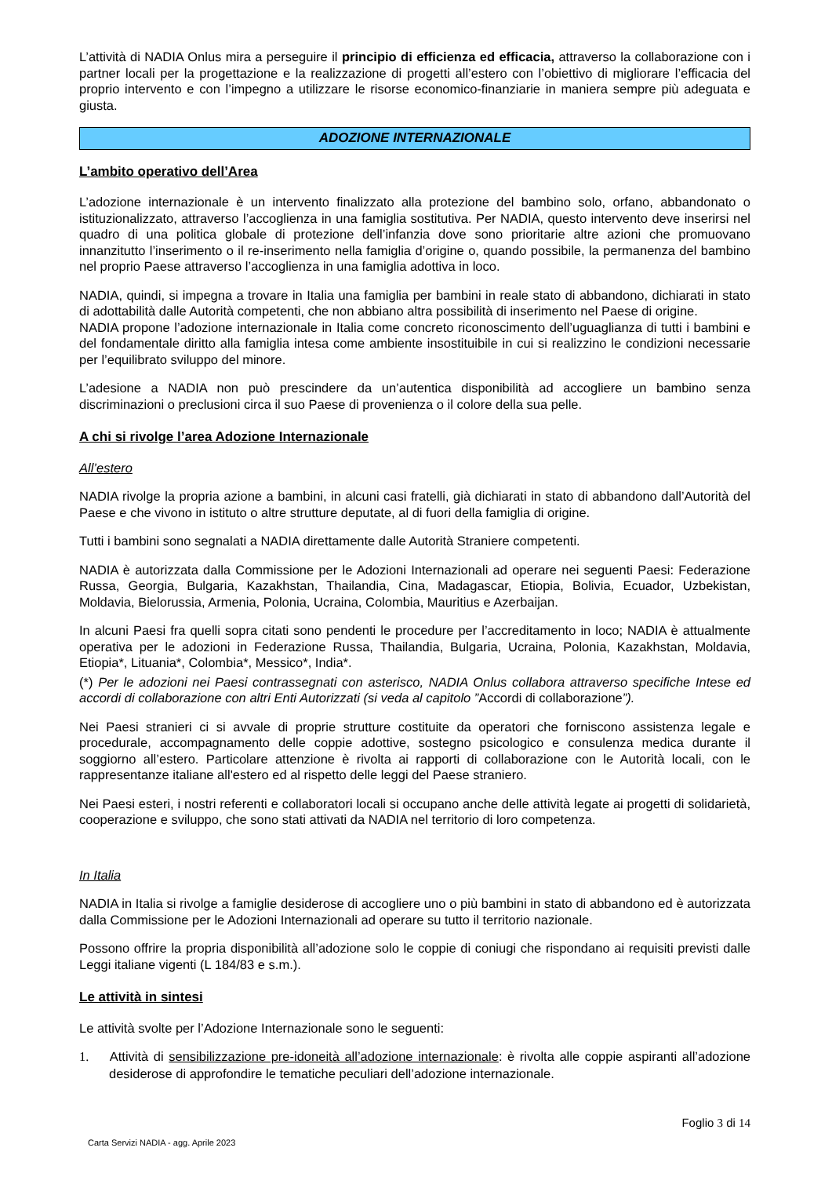L’attività di NADIA Onlus mira a perseguire il principio di efficienza ed efficacia, attraverso la collaborazione con i partner locali per la progettazione e la realizzazione di progetti all’estero con l’obiettivo di migliorare l’efficacia del proprio intervento e con l’impegno a utilizzare le risorse economico-finanziarie in maniera sempre più adeguata e giusta.
ADOZIONE INTERNAZIONALE
L’ambito operativo dell’Area
L’adozione internazionale è un intervento finalizzato alla protezione del bambino solo, orfano, abbandonato o istituzionalizzato, attraverso l’accoglienza in una famiglia sostitutiva. Per NADIA, questo intervento deve inserirsi nel quadro di una politica globale di protezione dell’infanzia dove sono prioritarie altre azioni che promuovano innanzitutto l’inserimento o il re-inserimento nella famiglia d’origine o, quando possibile, la permanenza del bambino nel proprio Paese attraverso l’accoglienza in una famiglia adottiva in loco.
NADIA, quindi, si impegna a trovare in Italia una famiglia per bambini in reale stato di abbandono, dichiarati in stato di adottabilità dalle Autorità competenti, che non abbiano altra possibilità di inserimento nel Paese di origine.
NADIA propone l’adozione internazionale in Italia come concreto riconoscimento dell’uguaglianza di tutti i bambini e del fondamentale diritto alla famiglia intesa come ambiente insostituibile in cui si realizzino le condizioni necessarie per l’equilibrato sviluppo del minore.
L’adesione a NADIA non può prescindere da un’autentica disponibilità ad accogliere un bambino senza discriminazioni o preclusioni circa il suo Paese di provenienza o il colore della sua pelle.
A chi si rivolge l’area Adozione Internazionale
All’estero
NADIA rivolge la propria azione a bambini, in alcuni casi fratelli, già dichiarati in stato di abbandono dall’Autorità del Paese e che vivono in istituto o altre strutture deputate, al di fuori della famiglia di origine.
Tutti i bambini sono segnalati a NADIA direttamente dalle Autorità Straniere competenti.
NADIA è autorizzata dalla Commissione per le Adozioni Internazionali ad operare nei seguenti Paesi: Federazione Russa, Georgia, Bulgaria, Kazakhstan, Thailandia, Cina, Madagascar, Etiopia, Bolivia, Ecuador, Uzbekistan, Moldavia, Bielorussia, Armenia, Polonia, Ucraina, Colombia, Mauritius e Azerbaijan.
In alcuni Paesi fra quelli sopra citati sono pendenti le procedure per l’accreditamento in loco; NADIA è attualmente operativa per le adozioni in Federazione Russa, Thailandia, Bulgaria, Ucraina, Polonia, Kazakhstan, Moldavia, Etiopia*, Lituania*, Colombia*, Messico*, India*.
(*) Per le adozioni nei Paesi contrassegnati con asterisco, NADIA Onlus collabora attraverso specifiche Intese ed accordi di collaborazione con altri Enti Autorizzati (si veda al capitolo ”Accordi di collaborazione”).
Nei Paesi stranieri ci si avvale di proprie strutture costituite da operatori che forniscono assistenza legale e procedurale, accompagnamento delle coppie adottive, sostegno psicologico e consulenza medica durante il soggiorno all’estero. Particolare attenzione è rivolta ai rapporti di collaborazione con le Autorità locali, con le rappresentanze italiane all'estero ed al rispetto delle leggi del Paese straniero.
Nei Paesi esteri, i nostri referenti e collaboratori locali si occupano anche delle attività legate ai progetti di solidarietà, cooperazione e sviluppo, che sono stati attivati da NADIA nel territorio di loro competenza.
In Italia
NADIA in Italia si rivolge a famiglie desiderose di accogliere uno o più bambini in stato di abbandono ed è autorizzata dalla Commissione per le Adozioni Internazionali ad operare su tutto il territorio nazionale.
Possono offrire la propria disponibilità all’adozione solo le coppie di coniugi che rispondano ai requisiti previsti dalle Leggi italiane vigenti (L 184/83 e s.m.).
Le attività in sintesi
Le attività svolte per l’Adozione Internazionale sono le seguenti:
1. Attività di sensibilizzazione pre-idoneità all’adozione internazionale: è rivolta alle coppie aspiranti all’adozione desiderose di approfondire le tematiche peculiari dell’adozione internazionale.
Foglio 3 di 14
Carta Servizi NADIA - agg. Aprile 2023